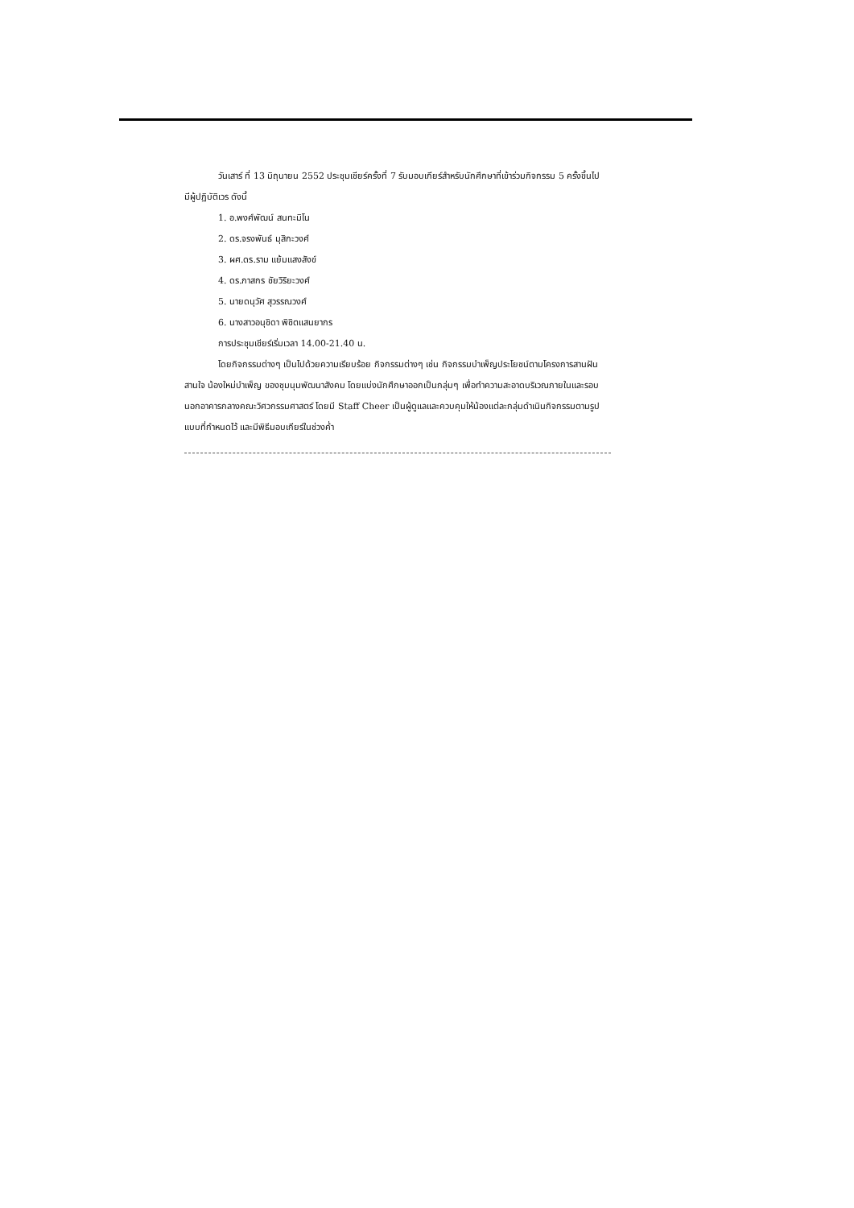วันเสาร์ ที่ 13 มิถุนายน 2552 ประชุมเชียร์ครั้งที่ 7 รับมอบเกียร์สำหรับนักศึกษาที่เข้าร่วมกิจกรรม 5 ครั้งขึ้นไป
มีผู้ปฏิบัติเวร ดังนี้
1. อ.พงศ์พัฒน์ สนทะมิโน
2. ดร.จรงพันธ์ มุสิกะวงศ์
3. ผศ.ดร.ราม แย้มแสงสังข์
4. ดร.ภาสกร ชัยวิริยะวงศ์
5. นายดนุวัศ สุวรรณวงศ์
6. นางสาวอนุชิดา พิชิตแสนยากร
การประชุมเชียร์เริ่มเวลา 14.00-21.40 น.
โดยกิจกรรมต่างๆ เป็นไปด้วยความเรียบร้อย กิจกรรมต่างๆ เช่น กิจกรรมบำเพ็ญประโยชน์ตามโครงการสานฝัน สานใจ น้องใหม่บำเพ็ญ ของชุมนุมพัฒนาสังคม โดยแบ่งนักศึกษาออกเป็นกลุ่มๆ เพื่อทำความสะอาดบริเวณภายในและรอบนอกอาคารกลางคณะวิศวกรรมศาสตร์ โดยมี Staff Cheer เป็นผู้ดูแลและควบคุมให้น้องแต่ละกลุ่มดำเนินกิจกรรมตามรูปแบบที่กำหนดไว้ และมีพิธีมอบเกียร์ในช่วงค่ำ